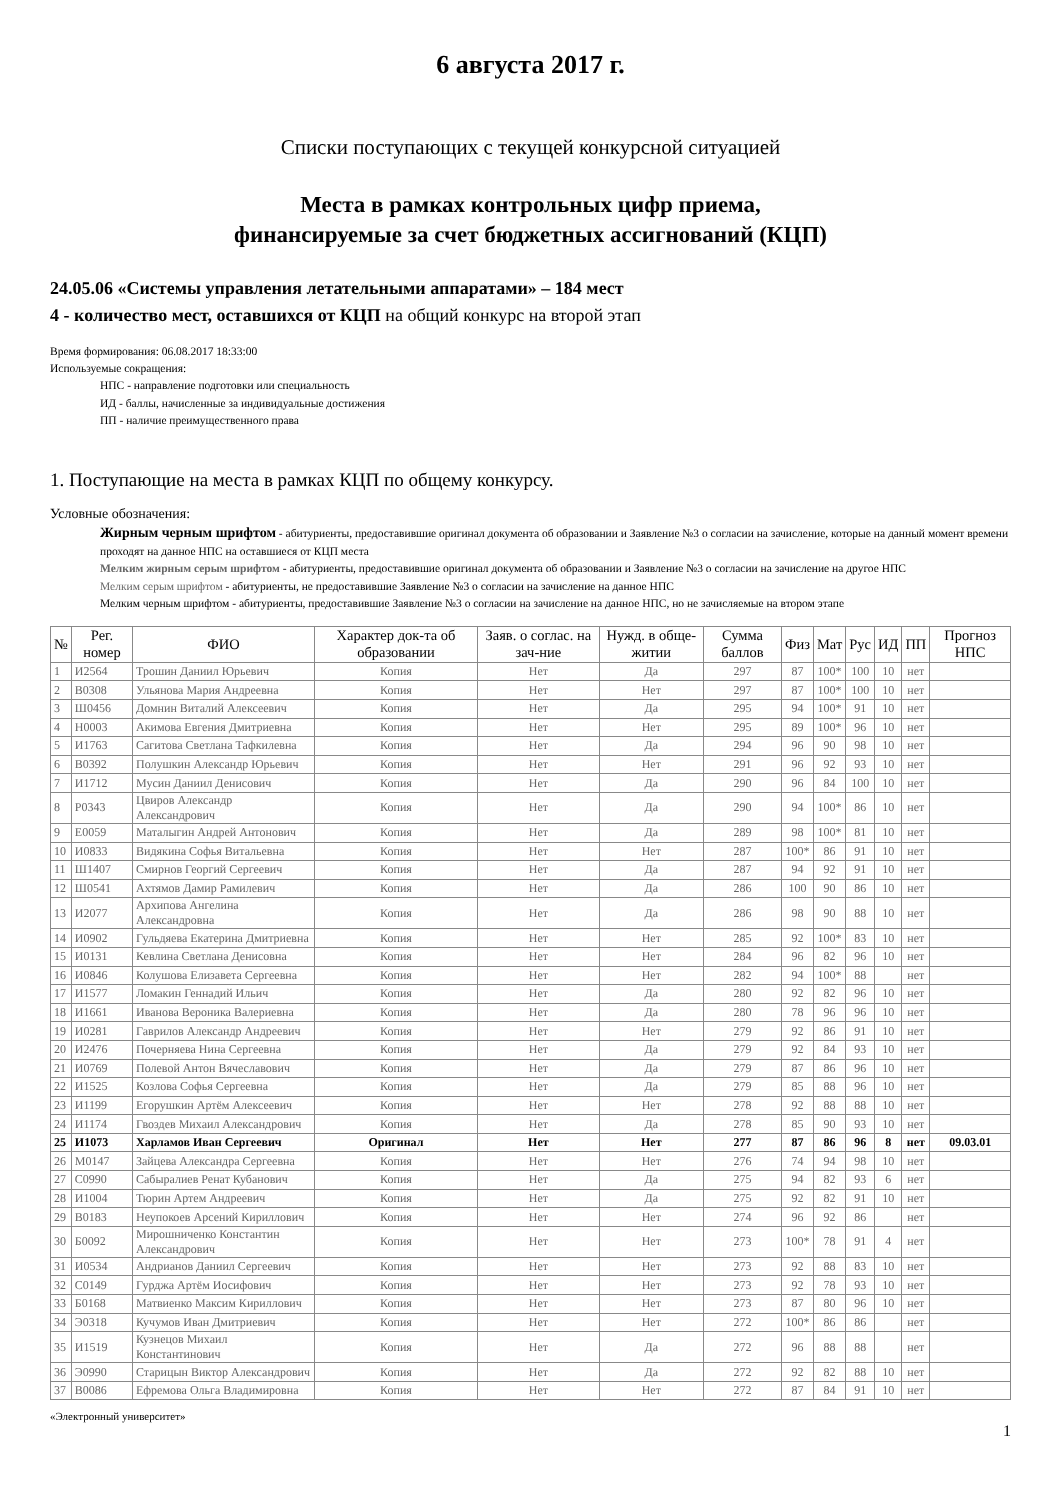6 августа 2017 г.
Списки поступающих с текущей конкурсной ситуацией
Места в рамках контрольных цифр приема,
финансируемые за счет бюджетных ассигнований (КЦП)
24.05.06 «Системы управления летательными аппаратами» – 184 мест
4 - количество мест, оставшихся от КЦП на общий конкурс на второй этап
Время формирования: 06.08.2017 18:33:00
Используемые сокращения:
НПС - направление подготовки или специальность
ИД - баллы, начисленные за индивидуальные достижения
ПП - наличие преимущественного права
1. Поступающие на места в рамках КЦП по общему конкурсу.
Условные обозначения:
Жирным черным шрифтом - абитуриенты, предоставившие оригинал документа об образовании и Заявление №3 о согласии на зачисление, которые на данный момент времени проходят на данное НПС на оставшиеся от КЦП места
Мелким жирным серым шрифтом - абитуриенты, предоставившие оригинал документа об образовании и Заявление №3 о согласии на зачисление на другое НПС
Мелким серым шрифтом - абитуриенты, не предоставившие Заявление №3 о согласии на зачисление на данное НПС
Мелким черным шрифтом - абитуриенты, предоставившие Заявление №3 о согласии на зачисление на данное НПС, но не зачисляемые на втором этапе
| № | Рег. номер | ФИО | Характер док-та об образовании | Заяв. о соглас. на зач-ние | Нужд. в обще-житии | Сумма баллов | Физ | Мат | Рус | ИД | ПП | Прогноз НПС |
| --- | --- | --- | --- | --- | --- | --- | --- | --- | --- | --- | --- | --- |
| 1 | И2564 | Трошин Даниил Юрьевич | Копия | Нет | Да | 297 | 87 | 100* | 100 | 10 | нет | |
| 2 | В0308 | Ульянова Мария Андреевна | Копия | Нет | Нет | 297 | 87 | 100* | 100 | 10 | нет | |
| 3 | Ш0456 | Домнин Виталий Алексеевич | Копия | Нет | Да | 295 | 94 | 100* | 91 | 10 | нет | |
| 4 | Н0003 | Акимова Евгения Дмитриевна | Копия | Нет | Нет | 295 | 89 | 100* | 96 | 10 | нет | |
| 5 | И1763 | Сагитова Светлана Тафкилевна | Копия | Нет | Да | 294 | 96 | 90 | 98 | 10 | нет | |
| 6 | В0392 | Полушкин Александр Юрьевич | Копия | Нет | Нет | 291 | 96 | 92 | 93 | 10 | нет | |
| 7 | И1712 | Мусин Даниил Денисович | Копия | Нет | Да | 290 | 96 | 84 | 100 | 10 | нет | |
| 8 | Р0343 | Цвиров Александр Александрович | Копия | Нет | Да | 290 | 94 | 100* | 86 | 10 | нет | |
| 9 | Е0059 | Маталыгин Андрей Антонович | Копия | Нет | Да | 289 | 98 | 100* | 81 | 10 | нет | |
| 10 | И0833 | Видякина Софья Витальевна | Копия | Нет | Нет | 287 | 100* | 86 | 91 | 10 | нет | |
| 11 | Ш1407 | Смирнов Георгий Сергеевич | Копия | Нет | Да | 287 | 94 | 92 | 91 | 10 | нет | |
| 12 | Ш0541 | Ахтямов Дамир Рамилевич | Копия | Нет | Да | 286 | 100 | 90 | 86 | 10 | нет | |
| 13 | И2077 | Архипова Ангелина Александровна | Копия | Нет | Да | 286 | 98 | 90 | 88 | 10 | нет | |
| 14 | И0902 | Гульдяева Екатерина Дмитриевна | Копия | Нет | Нет | 285 | 92 | 100* | 83 | 10 | нет | |
| 15 | И0131 | Кевлина Светлана Денисовна | Копия | Нет | Нет | 284 | 96 | 82 | 96 | 10 | нет | |
| 16 | И0846 | Колушова Елизавета Сергеевна | Копия | Нет | Нет | 282 | 94 | 100* | 88 | | нет | |
| 17 | И1577 | Ломакин Геннадий Ильич | Копия | Нет | Да | 280 | 92 | 82 | 96 | 10 | нет | |
| 18 | И1661 | Иванова Вероника Валериевна | Копия | Нет | Да | 280 | 78 | 96 | 96 | 10 | нет | |
| 19 | И0281 | Гаврилов Александр Андреевич | Копия | Нет | Нет | 279 | 92 | 86 | 91 | 10 | нет | |
| 20 | И2476 | Почерняева Нина Сергеевна | Копия | Нет | Да | 279 | 92 | 84 | 93 | 10 | нет | |
| 21 | И0769 | Полевой Антон Вячеславович | Копия | Нет | Да | 279 | 87 | 86 | 96 | 10 | нет | |
| 22 | И1525 | Козлова Софья Сергеевна | Копия | Нет | Да | 279 | 85 | 88 | 96 | 10 | нет | |
| 23 | И1199 | Егорушкин Артём Алексеевич | Копия | Нет | Нет | 278 | 92 | 88 | 88 | 10 | нет | |
| 24 | И1174 | Гвоздев Михаил Александрович | Копия | Нет | Да | 278 | 85 | 90 | 93 | 10 | нет | |
| 25 | И1073 | Харламов Иван Сергеевич | Оригинал | Нет | Нет | 277 | 87 | 86 | 96 | 8 | нет | 09.03.01 |
| 26 | М0147 | Зайцева Александра Сергеевна | Копия | Нет | Нет | 276 | 74 | 94 | 98 | 10 | нет | |
| 27 | С0990 | Сабыралиев Ренат Кубанович | Копия | Нет | Да | 275 | 94 | 82 | 93 | 6 | нет | |
| 28 | И1004 | Тюрин Артем Андреевич | Копия | Нет | Да | 275 | 92 | 82 | 91 | 10 | нет | |
| 29 | В0183 | Неупокоев Арсений Кириллович | Копия | Нет | Нет | 274 | 96 | 92 | 86 | | нет | |
| 30 | Б0092 | Мирошниченко Константин Александрович | Копия | Нет | Нет | 273 | 100* | 78 | 91 | 4 | нет | |
| 31 | И0534 | Андрианов Даниил Сергеевич | Копия | Нет | Нет | 273 | 92 | 88 | 83 | 10 | нет | |
| 32 | С0149 | Гурджа Артём Иосифович | Копия | Нет | Нет | 273 | 92 | 78 | 93 | 10 | нет | |
| 33 | Б0168 | Матвиенко Максим Кириллович | Копия | Нет | Нет | 273 | 87 | 80 | 96 | 10 | нет | |
| 34 | Э0318 | Кучумов Иван Дмитриевич | Копия | Нет | Нет | 272 | 100* | 86 | 86 | | нет | |
| 35 | И1519 | Кузнецов Михаил Константинович | Копия | Нет | Да | 272 | 96 | 88 | 88 | | нет | |
| 36 | Э0990 | Старицын Виктор Александрович | Копия | Нет | Да | 272 | 92 | 82 | 88 | 10 | нет | |
| 37 | В0086 | Ефремова Ольга Владимировна | Копия | Нет | Нет | 272 | 87 | 84 | 91 | 10 | нет | |
«Электронный университет»
1